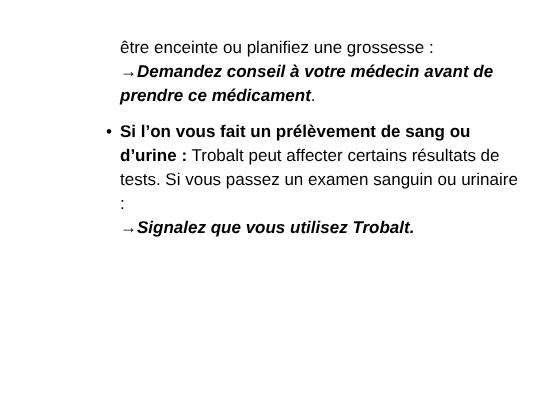être enceinte ou planifiez une grossesse :
→Demandez conseil à votre médecin avant de prendre ce médicament.
•
Si l’on vous fait un prélèvement de sang ou d’urine : Trobalt peut affecter certains résultats de tests. Si vous passez un examen sanguin ou urinaire :
→Signalez que vous utilisez Trobalt.